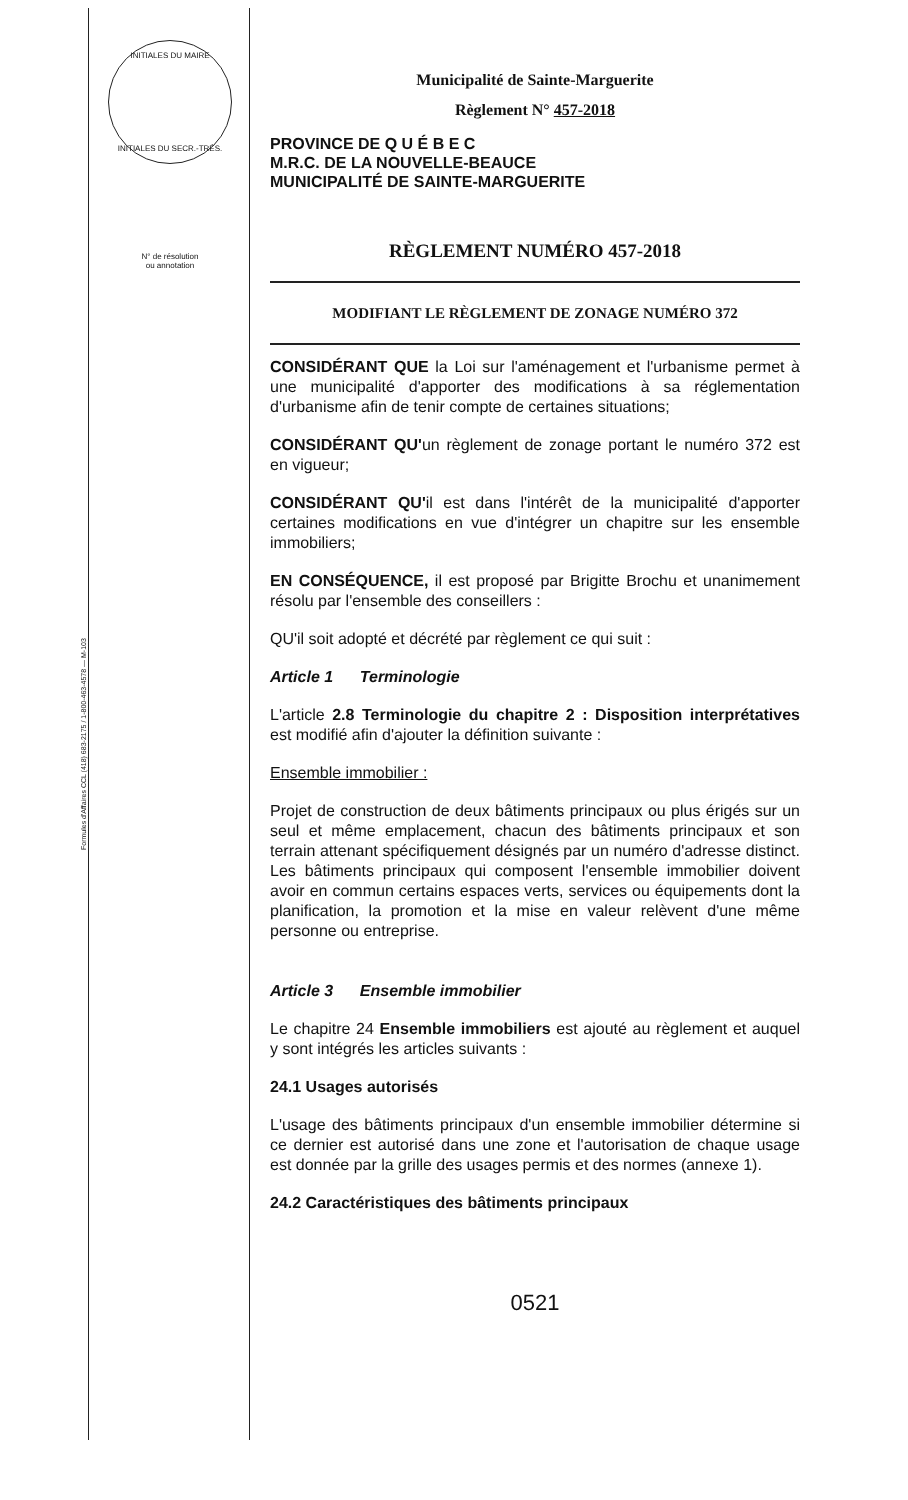INITIALES DU MAIRE
INITIALES DU SECR.-TRÉS.
N° de résolution
ou annotation
Formules d'Affaires CCL (418) 683-2175 / 1-800-463-4578 — M-103
Municipalité de Sainte-Marguerite
Règlement N° 457-2018
PROVINCE DE Q U É B E C
M.R.C. DE LA NOUVELLE-BEAUCE
MUNICIPALITÉ DE SAINTE-MARGUERITE
RÈGLEMENT NUMÉRO 457-2018
MODIFIANT LE RÈGLEMENT DE ZONAGE NUMÉRO 372
CONSIDÉRANT QUE la Loi sur l'aménagement et l'urbanisme permet à une municipalité d'apporter des modifications à sa réglementation d'urbanisme afin de tenir compte de certaines situations;
CONSIDÉRANT QU'un règlement de zonage portant le numéro 372 est en vigueur;
CONSIDÉRANT QU'il est dans l'intérêt de la municipalité d'apporter certaines modifications en vue d'intégrer un chapitre sur les ensemble immobiliers;
EN CONSÉQUENCE, il est proposé par Brigitte Brochu et unanimement résolu par l'ensemble des conseillers :
QU'il soit adopté et décrété par règlement ce qui suit :
Article 1 Terminologie
L'article 2.8 Terminologie du chapitre 2 : Disposition interprétatives est modifié afin d'ajouter la définition suivante :
Ensemble immobilier :
Projet de construction de deux bâtiments principaux ou plus érigés sur un seul et même emplacement, chacun des bâtiments principaux et son terrain attenant spécifiquement désignés par un numéro d'adresse distinct. Les bâtiments principaux qui composent l'ensemble immobilier doivent avoir en commun certains espaces verts, services ou équipements dont la planification, la promotion et la mise en valeur relèvent d'une même personne ou entreprise.
Article 3 Ensemble immobilier
Le chapitre 24 Ensemble immobiliers est ajouté au règlement et auquel y sont intégrés les articles suivants :
24.1 Usages autorisés
L'usage des bâtiments principaux d'un ensemble immobilier détermine si ce dernier est autorisé dans une zone et l'autorisation de chaque usage est donnée par la grille des usages permis et des normes (annexe 1).
24.2 Caractéristiques des bâtiments principaux
0521